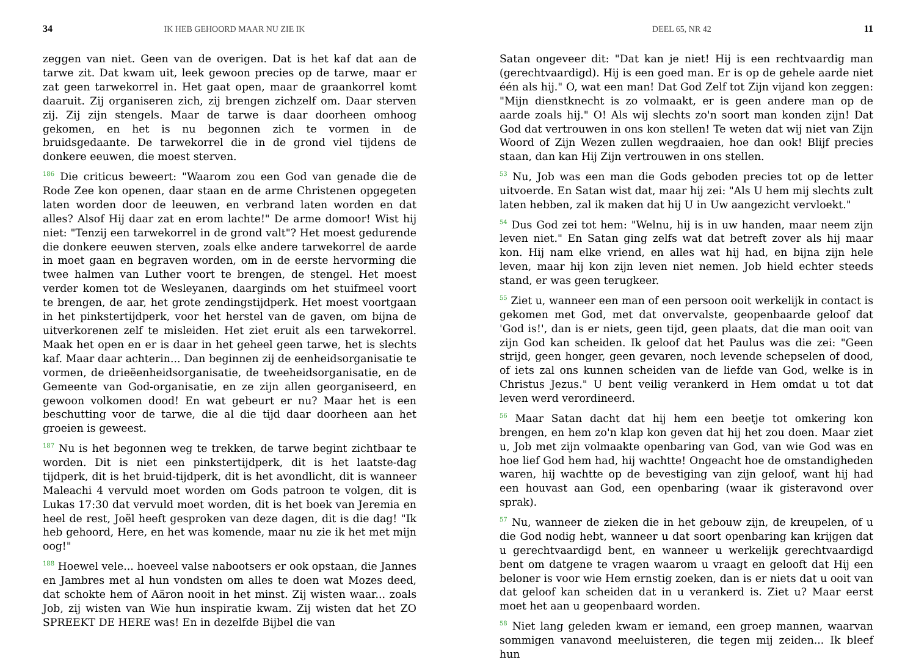34 IK HEB GEHOORD MAAR NU ZIE IK
zeggen van niet. Geen van de overigen. Dat is het kaf dat aan de tarwe zit. Dat kwam uit, leek gewoon precies op de tarwe, maar er zat geen tarwekorrel in. Het gaat open, maar de graankorrel komt daaruit. Zij organiseren zich, zij brengen zichzelf om. Daar sterven zij. Zij zijn stengels. Maar de tarwe is daar doorheen omhoog gekomen, en het is nu begonnen zich te vormen in de bruidsgedaante. De tarwekorrel die in de grond viel tijdens de donkere eeuwen, die moest sterven.
<sup>186</sup> Die criticus beweert: "Waarom zou een God van genade die de Rode Zee kon openen, daar staan en de arme Christenen opgegeten laten worden door de leeuwen, en verbrand laten worden en dat alles? Alsof Hij daar zat en erom lachte!" De arme domoor! Wist hij niet: "Tenzij een tarwekorrel in de grond valt"? Het moest gedurende die donkere eeuwen sterven, zoals elke andere tarwekorrel de aarde in moet gaan en begraven worden, om in de eerste hervorming die twee halmen van Luther voort te brengen, de stengel. Het moest verder komen tot de Wesleyanen, daarginds om het stuifmeel voort te brengen, de aar, het grote zendingstijdperk. Het moest voortgaan in het pinkstertijdperk, voor het herstel van de gaven, om bijna de uitverkorenen zelf te misleiden. Het ziet eruit als een tarwekorrel. Maak het open en er is daar in het geheel geen tarwe, het is slechts kaf. Maar daar achterin... Dan beginnen zij de eenheidsorganisatie te vormen, de drieëenheidsorganisatie, de tweeheidsorganisatie, en de Gemeente van God-organisatie, en ze zijn allen georganiseerd, en gewoon volkomen dood! En wat gebeurt er nu? Maar het is een beschutting voor de tarwe, die al die tijd daar doorheen aan het groeien is geweest.
<sup>187</sup> Nu is het begonnen weg te trekken, de tarwe begint zichtbaar te worden. Dit is niet een pinkstertijdperk, dit is het laatste-dag tijdperk, dit is het bruid-tijdperk, dit is het avondlicht, dit is wanneer Maleachi 4 vervuld moet worden om Gods patroon te volgen, dit is Lukas 17:30 dat vervuld moet worden, dit is het boek van Jeremia en heel de rest, Joël heeft gesproken van deze dagen, dit is die dag! "Ik heb gehoord, Here, en het was komende, maar nu zie ik het met mijn oog!"
<sup>188</sup> Hoewel vele... hoeveel valse nabootsers er ook opstaan, die Jannes en Jambres met al hun vondsten om alles te doen wat Mozes deed, dat schokte hem of Aäron nooit in het minst. Zij wisten waar... zoals Job, zij wisten van Wie hun inspiratie kwam. Zij wisten dat het ZO SPREEKT DE HERE was! En in dezelfde Bijbel die van
DEEL 65, NR 42 11
Satan ongeveer dit: "Dat kan je niet! Hij is een rechtvaardig man (gerechtvaardigd). Hij is een goed man. Er is op de gehele aarde niet één als hij." O, wat een man! Dat God Zelf tot Zijn vijand kon zeggen: "Mijn dienstknecht is zo volmaakt, er is geen andere man op de aarde zoals hij." O! Als wij slechts zo'n soort man konden zijn! Dat God dat vertrouwen in ons kon stellen! Te weten dat wij niet van Zijn Woord of Zijn Wezen zullen wegdraaien, hoe dan ook! Blijf precies staan, dan kan Hij Zijn vertrouwen in ons stellen.
<sup>53</sup> Nu, Job was een man die Gods geboden precies tot op de letter uitvoerde. En Satan wist dat, maar hij zei: "Als U hem mij slechts zult laten hebben, zal ik maken dat hij U in Uw aangezicht vervloekt."
<sup>54</sup> Dus God zei tot hem: "Welnu, hij is in uw handen, maar neem zijn leven niet." En Satan ging zelfs wat dat betreft zover als hij maar kon. Hij nam elke vriend, en alles wat hij had, en bijna zijn hele leven, maar hij kon zijn leven niet nemen. Job hield echter steeds stand, er was geen terugkeer.
<sup>55</sup> Ziet u, wanneer een man of een persoon ooit werkelijk in contact is gekomen met God, met dat onvervalste, geopenbaarde geloof dat 'God is!', dan is er niets, geen tijd, geen plaats, dat die man ooit van zijn God kan scheiden. Ik geloof dat het Paulus was die zei: "Geen strijd, geen honger, geen gevaren, noch levende schepselen of dood, of iets zal ons kunnen scheiden van de liefde van God, welke is in Christus Jezus." U bent veilig verankerd in Hem omdat u tot dat leven werd verordineerd.
<sup>56</sup> Maar Satan dacht dat hij hem een beetje tot omkering kon brengen, en hem zo'n klap kon geven dat hij het zou doen. Maar ziet u, Job met zijn volmaakte openbaring van God, van wie God was en hoe lief God hem had, hij wachtte! Ongeacht hoe de omstandigheden waren, hij wachtte op de bevestiging van zijn geloof, want hij had een houvast aan God, een openbaring (waar ik gisteravond over sprak).
<sup>57</sup> Nu, wanneer de zieken die in het gebouw zijn, de kreupelen, of u die God nodig hebt, wanneer u dat soort openbaring kan krijgen dat u gerechtvaardigd bent, en wanneer u werkelijk gerechtvaardigd bent om datgene te vragen waarom u vraagt en gelooft dat Hij een beloner is voor wie Hem ernstig zoeken, dan is er niets dat u ooit van dat geloof kan scheiden dat in u verankerd is. Ziet u? Maar eerst moet het aan u geopenbaard worden.
<sup>58</sup> Niet lang geleden kwam er iemand, een groep mannen, waarvan sommigen vanavond meeluisteren, die tegen mij zeiden... Ik bleef hun